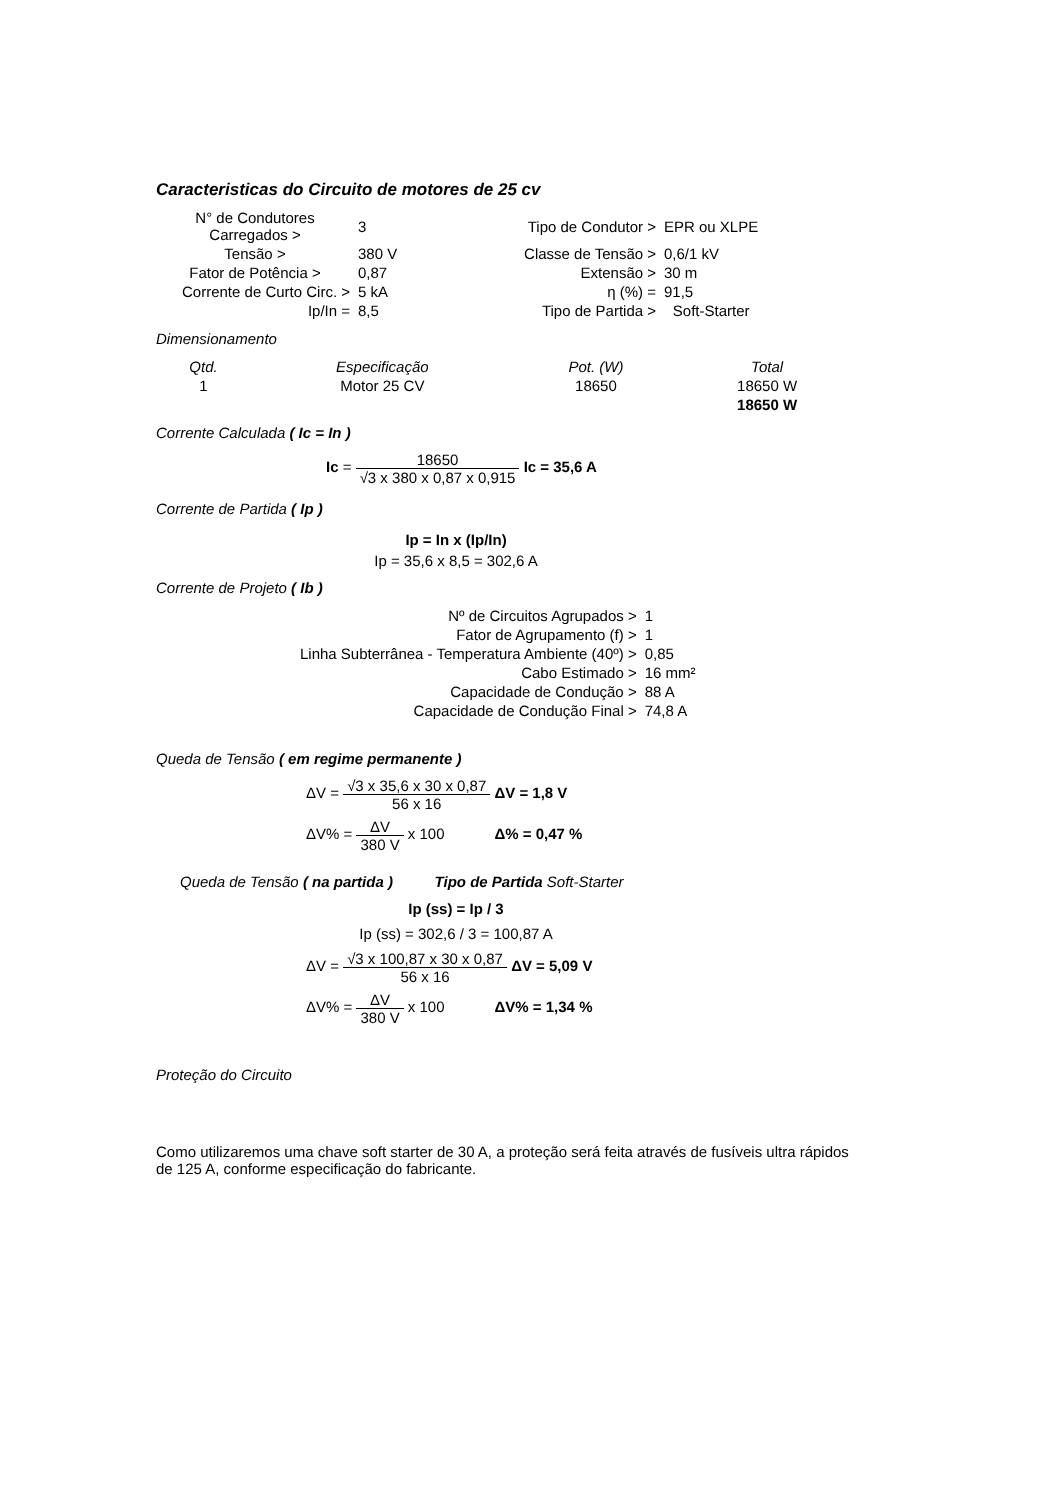Caracteristicas do Circuito de motores de 25 cv
| N° de Condutores Carregados > | 3 | Tipo de Condutor > | EPR ou XLPE | |
| Tensão > | 380 V | Classe de Tensão > | 0,6/1 kV | |
| Fator de Potência > | 0,87 | Extensão > | 30 m | |
| Corrente de Curto Circ. > | 5 kA | η (%) = | 91,5 | |
| Ip/In = | 8,5 | Tipo de Partida > | | Soft-Starter |
Dimensionamento
| Qtd. | Especificação | Pot. (W) | Total |
| 1 | Motor 25 CV | 18650 | 18650 W |
| | | | 18650 W |
Corrente Calculada ( Ic = In )
Ic = 18650 √3 x 380 x 0,87 x 0,915 Ic = 35,6 A
Corrente de Partida ( Ip )
Ip = In x (Ip/In)
Ip = 35,6 x 8,5 = 302,6 A
Corrente de Projeto ( Ib )
| Nº de Circuitos Agrupados > | 1 |
| Fator de Agrupamento (f) > | 1 |
| Linha Subterrânea - Temperatura Ambiente (40º) > | 0,85 |
| Cabo Estimado > | 16 mm² |
| Capacidade de Condução > | 88 A |
| Capacidade de Condução Final > | 74,8 A |
Queda de Tensão ( em regime permanente )
ΔV = √3 x 35,6 x 30 x 0,87 56 x 16 ΔV = 1,8 V
ΔV% = ΔV 380 V x 100 Δ% = 0,47 %
Queda de Tensão ( na partida ) Tipo de Partida Soft-Starter
Ip (ss) = Ip / 3
Ip (ss) = 302,6 / 3 = 100,87 A
ΔV = √3 x 100,87 x 30 x 0,87 56 x 16 ΔV = 5,09 V
ΔV% = ΔV 380 V x 100 ΔV% = 1,34 %
Proteção do Circuito
Como utilizaremos uma chave soft starter de 30 A, a proteção será feita através de fusíveis ultra rápidos de 125 A, conforme especificação do fabricante.